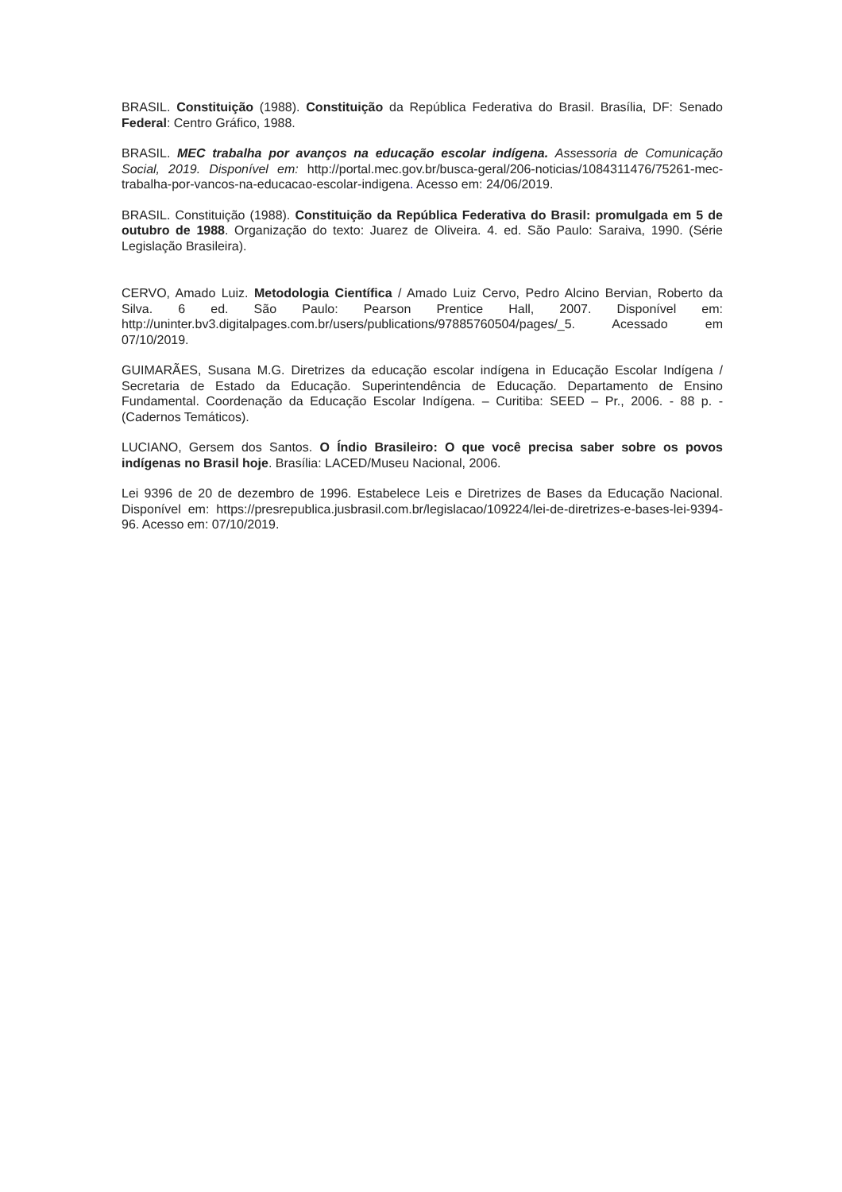BRASIL. Constituição (1988). Constituição da República Federativa do Brasil. Brasília, DF: Senado Federal: Centro Gráfico, 1988.
BRASIL. MEC trabalha por avanços na educação escolar indígena. Assessoria de Comunicação Social, 2019. Disponível em: http://portal.mec.gov.br/busca-geral/206-noticias/1084311476/75261-mec-trabalha-por-vancos-na-educacao-escolar-indigena. Acesso em: 24/06/2019.
BRASIL. Constituição (1988). Constituição da República Federativa do Brasil: promulgada em 5 de outubro de 1988. Organização do texto: Juarez de Oliveira. 4. ed. São Paulo: Saraiva, 1990. (Série Legislação Brasileira).
CERVO, Amado Luiz. Metodologia Científica / Amado Luiz Cervo, Pedro Alcino Bervian, Roberto da Silva. 6 ed. São Paulo: Pearson Prentice Hall, 2007. Disponível em: http://uninter.bv3.digitalpages.com.br/users/publications/97885760504/pages/_5. Acessado em 07/10/2019.
GUIMARÃES, Susana M.G. Diretrizes da educação escolar indígena in Educação Escolar Indígena / Secretaria de Estado da Educação. Superintendência de Educação. Departamento de Ensino Fundamental. Coordenação da Educação Escolar Indígena. – Curitiba: SEED – Pr., 2006. - 88 p. - (Cadernos Temáticos).
LUCIANO, Gersem dos Santos. O Índio Brasileiro: O que você precisa saber sobre os povos indígenas no Brasil hoje. Brasília: LACED/Museu Nacional, 2006.
Lei 9396 de 20 de dezembro de 1996. Estabelece Leis e Diretrizes de Bases da Educação Nacional. Disponível em: https://presrepublica.jusbrasil.com.br/legislacao/109224/lei-de-diretrizes-e-bases-lei-9394-96. Acesso em: 07/10/2019.